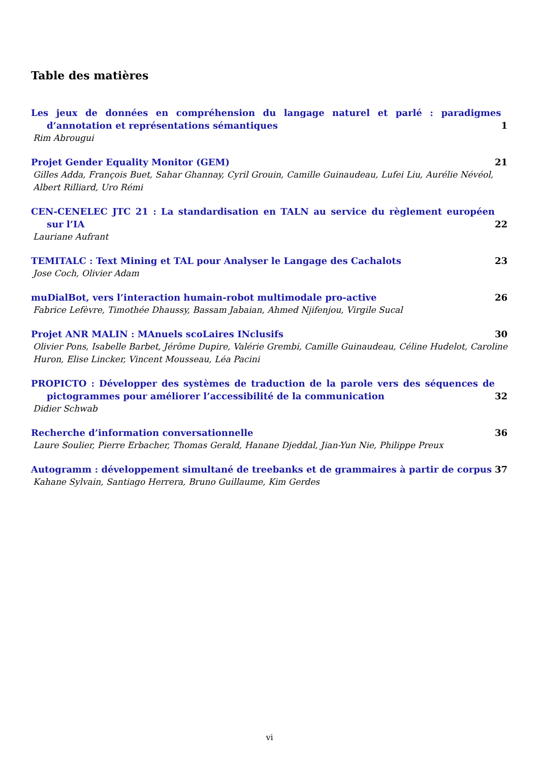Table des matières
Les jeux de données en compréhension du langage naturel et parlé : paradigmes d’annotation et représentations sémantiques 1
Rim Abrougui
Projet Gender Equality Monitor (GEM) 21
Gilles Adda, François Buet, Sahar Ghannay, Cyril Grouin, Camille Guinaudeau, Lufei Liu, Aurélie Névéol, Albert Rilliard, Uro Rémi
CEN-CENELEC JTC 21 : La standardisation en TALN au service du règlement européen sur l’IA 22
Lauriane Aufrant
TEMITALC : Text Mining et TAL pour Analyser le Langage des Cachalots 23
Jose Coch, Olivier Adam
muDialBot, vers l’interaction humain-robot multimodale pro-active 26
Fabrice Lefèvre, Timothée Dhaussy, Bassam Jabaian, Ahmed Njifenjou, Virgile Sucal
Projet ANR MALIN : MAnuels scoLaires INclusifs 30
Olivier Pons, Isabelle Barbet, Jérôme Dupire, Valérie Grembi, Camille Guinaudeau, Céline Hudelot, Caroline Huron, Elise Lincker, Vincent Mousseau, Léa Pacini
PROPICTO : Développer des systèmes de traduction de la parole vers des séquences de pictogrammes pour améliorer l’accessibilité de la communication 32
Didier Schwab
Recherche d’information conversationnelle 36
Laure Soulier, Pierre Erbacher, Thomas Gerald, Hanane Djeddal, Jian-Yun Nie, Philippe Preux
Autogramm : développement simultané de treebanks et de grammaires à partir de corpus 37
Kahane Sylvain, Santiago Herrera, Bruno Guillaume, Kim Gerdes
vi